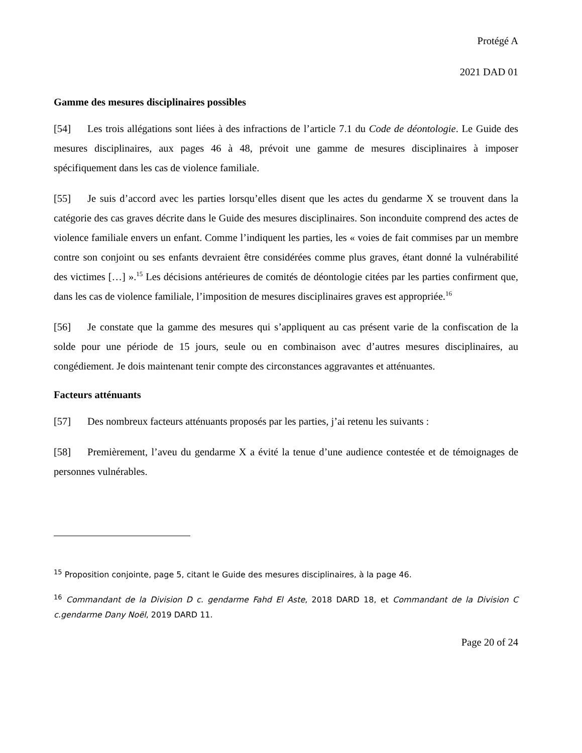Protégé A
2021 DAD 01
Gamme des mesures disciplinaires possibles
[54] Les trois allégations sont liées à des infractions de l’article 7.1 du Code de déontologie. Le Guide des mesures disciplinaires, aux pages 46 à 48, prévoit une gamme de mesures disciplinaires à imposer spécifiquement dans les cas de violence familiale.
[55] Je suis d’accord avec les parties lorsqu’elles disent que les actes du gendarme X se trouvent dans la catégorie des cas graves décrite dans le Guide des mesures disciplinaires. Son inconduite comprend des actes de violence familiale envers un enfant. Comme l’indiquent les parties, les « voies de fait commises par un membre contre son conjoint ou ses enfants devraient être considérées comme plus graves, étant donné la vulnérabilité des victimes […] ».<sup>15</sup> Les décisions antérieures de comités de déontologie citées par les parties confirment que, dans les cas de violence familiale, l’imposition de mesures disciplinaires graves est appropriée.<sup>16</sup>
[56] Je constate que la gamme des mesures qui s’appliquent au cas présent varie de la confiscation de la solde pour une période de 15 jours, seule ou en combinaison avec d’autres mesures disciplinaires, au congédiement. Je dois maintenant tenir compte des circonstances aggravantes et atténuantes.
Facteurs atténuants
[57] Des nombreux facteurs atténuants proposés par les parties, j’ai retenu les suivants :
[58] Premièrement, l’aveu du gendarme X a évité la tenue d’une audience contestée et de témoignages de personnes vulnérables.
<sup>15</sup> Proposition conjointe, page 5, citant le Guide des mesures disciplinaires, à la page 46.
<sup>16</sup> Commandant de la Division D c. gendarme Fahd El Aste, 2018 DARD 18, et Commandant de la Division C c.gendarme Dany Noël, 2019 DARD 11.
Page 20 of 24